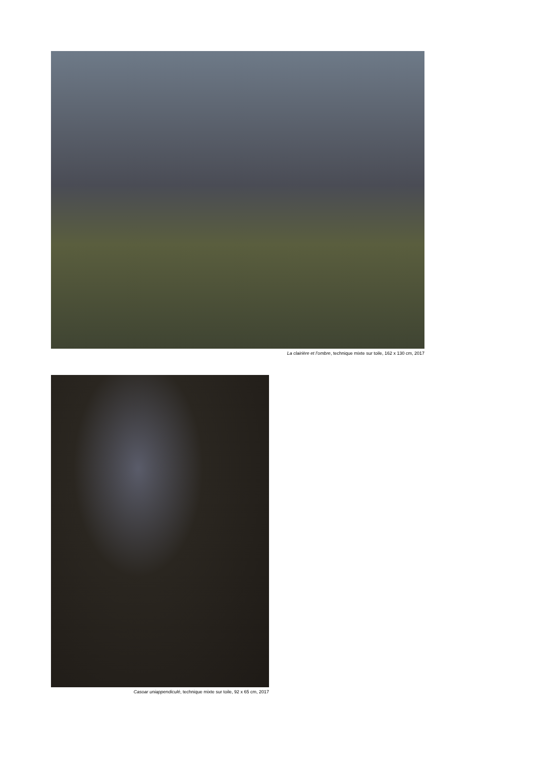La clairière et l’ombre, technique mixte sur toile, 162 x 130 cm, 2017
Casoar uniappendiculé, technique mixte sur toile, 92 x 65 cm, 2017